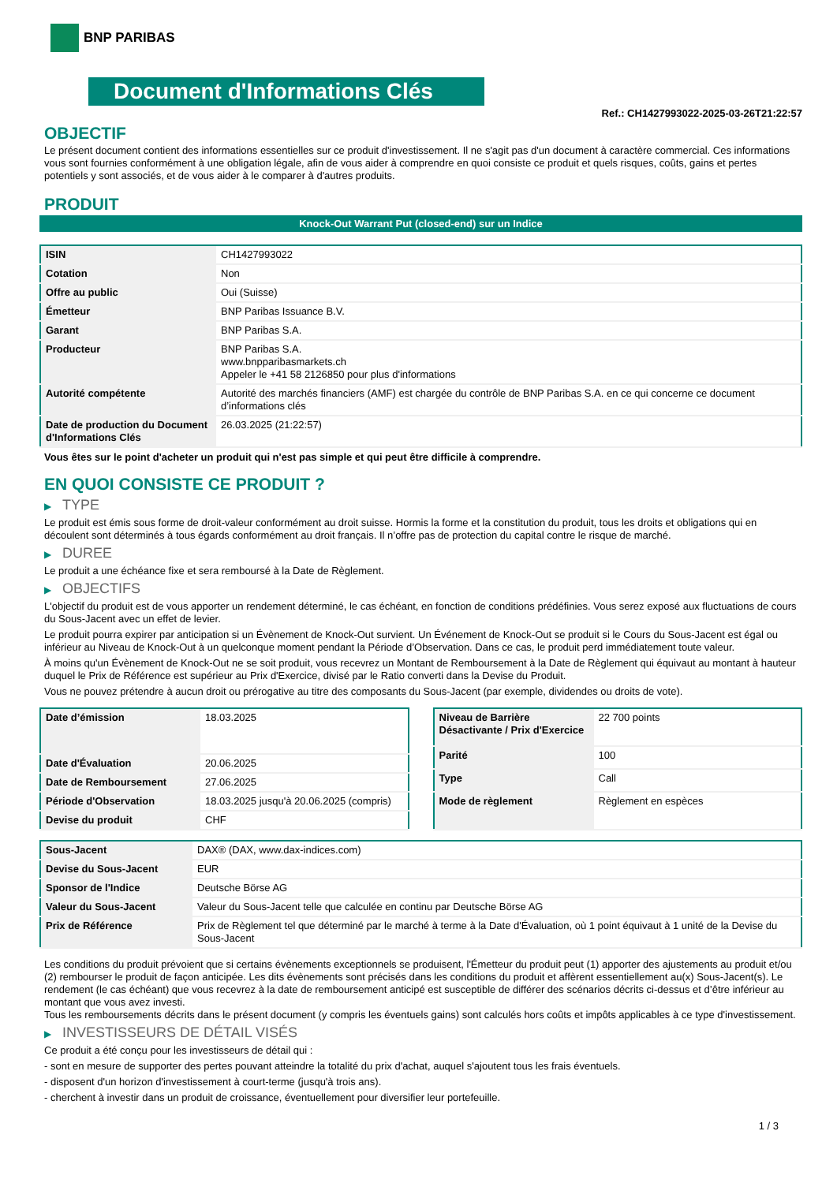BNP PARIBAS
Document d'Informations Clés
Ref.: CH1427993022-2025-03-26T21:22:57
OBJECTIF
Le présent document contient des informations essentielles sur ce produit d'investissement. Il ne s'agit pas d'un document à caractère commercial. Ces informations vous sont fournies conformément à une obligation légale, afin de vous aider à comprendre en quoi consiste ce produit et quels risques, coûts, gains et pertes potentiels y sont associés, et de vous aider à le comparer à d'autres produits.
PRODUIT
Knock-Out Warrant Put (closed-end) sur un Indice
| ISIN | CH1427993022 |
| Cotation | Non |
| Offre au public | Oui (Suisse) |
| Émetteur | BNP Paribas Issuance B.V. |
| Garant | BNP Paribas S.A. |
| Producteur | BNP Paribas S.A. www.bnpparibasmarkets.ch Appeler le +41 58 2126850 pour plus d'informations |
| Autorité compétente | Autorité des marchés financiers (AMF) est chargée du contrôle de BNP Paribas S.A. en ce qui concerne ce document d’informations clés |
| Date de production du Document d'Informations Clés | 26.03.2025 (21:22:57) |
Vous êtes sur le point d'acheter un produit qui n'est pas simple et qui peut être difficile à comprendre.
EN QUOI CONSISTE CE PRODUIT ?
▶ TYPE
Le produit est émis sous forme de droit-valeur conformément au droit suisse. Hormis la forme et la constitution du produit, tous les droits et obligations qui en découlent sont déterminés à tous égards conformément au droit français. Il n’offre pas de protection du capital contre le risque de marché.
▶ DUREE
Le produit a une échéance fixe et sera remboursé à la Date de Règlement.
▶ OBJECTIFS
L'objectif du produit est de vous apporter un rendement déterminé, le cas échéant, en fonction de conditions prédéfinies. Vous serez exposé aux fluctuations de cours du Sous-Jacent avec un effet de levier.
Le produit pourra expirer par anticipation si un Évènement de Knock-Out survient. Un Événement de Knock-Out se produit si le Cours du Sous-Jacent est égal ou inférieur au Niveau de Knock-Out à un quelconque moment pendant la Période d’Observation. Dans ce cas, le produit perd immédiatement toute valeur.
À moins qu'un Évènement de Knock-Out ne se soit produit, vous recevrez un Montant de Remboursement à la Date de Règlement qui équivaut au montant à hauteur duquel le Prix de Référence est supérieur au Prix d'Exercice, divisé par le Ratio converti dans la Devise du Produit.
Vous ne pouvez prétendre à aucun droit ou prérogative au titre des composants du Sous-Jacent (par exemple, dividendes ou droits de vote).
| Date d’émission | 18.03.2025 |
| Date d'Évaluation | 20.06.2025 |
| Date de Remboursement | 27.06.2025 |
| Période d'Observation | 18.03.2025 jusqu'à 20.06.2025 (compris) |
| Devise du produit | CHF |
| Niveau de Barrière Désactivante / Prix d'Exercice | 22 700 points |
| Parité | 100 |
| Type | Call |
| Mode de règlement | Règlement en espèces |
| Sous-Jacent | DAX® (DAX, www.dax-indices.com) |
| Devise du Sous-Jacent | EUR |
| Sponsor de l'Indice | Deutsche Börse AG |
| Valeur du Sous-Jacent | Valeur du Sous-Jacent telle que calculée en continu par Deutsche Börse AG |
| Prix de Référence | Prix de Règlement tel que déterminé par le marché à terme à la Date d'Évaluation, où 1 point équivaut à 1 unité de la Devise du Sous-Jacent |
Les conditions du produit prévoient que si certains évènements exceptionnels se produisent, l'Émetteur du produit peut (1) apporter des ajustements au produit et/ou (2) rembourser le produit de façon anticipée. Les dits évènements sont précisés dans les conditions du produit et affèrent essentiellement au(x) Sous-Jacent(s). Le rendement (le cas échéant) que vous recevrez à la date de remboursement anticipé est susceptible de différer des scénarios décrits ci-dessus et d’être inférieur au montant que vous avez investi.
Tous les remboursements décrits dans le présent document (y compris les éventuels gains) sont calculés hors coûts et impôts applicables à ce type d'investissement.
▶ INVESTISSEURS DE DÉTAIL VISÉS
Ce produit a été conçu pour les investisseurs de détail qui :
- sont en mesure de supporter des pertes pouvant atteindre la totalité du prix d'achat, auquel s'ajoutent tous les frais éventuels.
- disposent d'un horizon d'investissement à court-terme (jusqu'à trois ans).
- cherchent à investir dans un produit de croissance, éventuellement pour diversifier leur portefeuille.
1 / 3